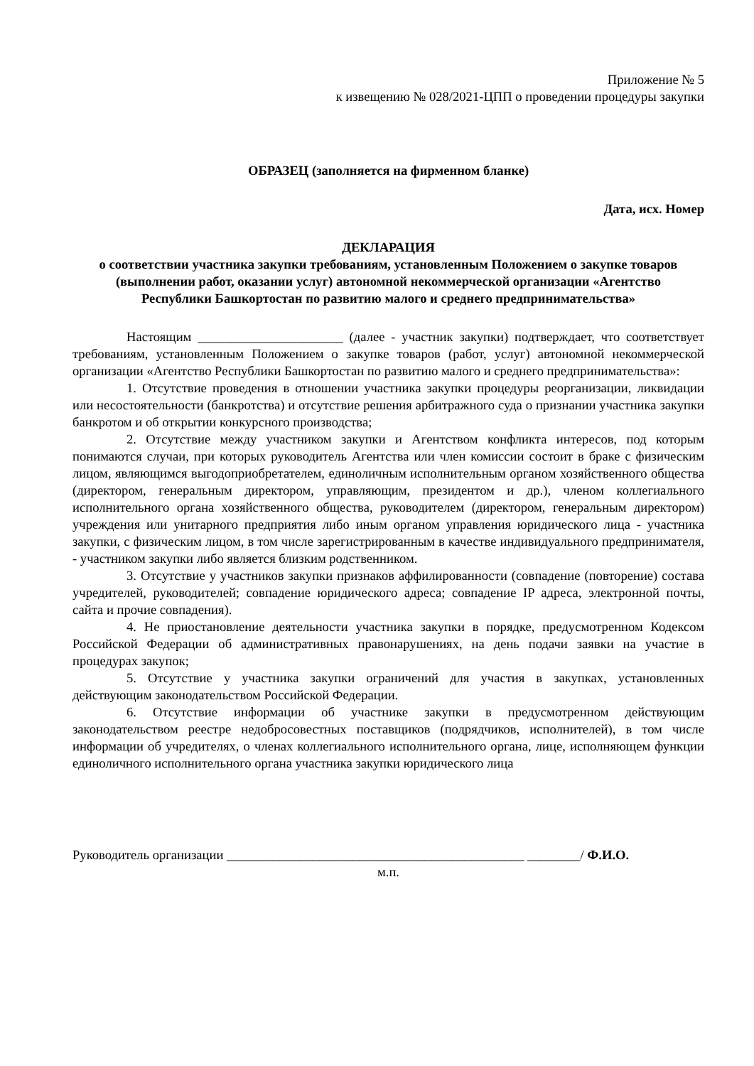Приложение № 5
к извещению № 028/2021-ЦПП о проведении процедуры закупки
ОБРАЗЕЦ (заполняется на фирменном бланке)
Дата, исх. Номер
ДЕКЛАРАЦИЯ
о соответствии участника закупки требованиям, установленным Положением о закупке товаров (выполнении работ, оказании услуг) автономной некоммерческой организации «Агентство Республики Башкортостан по развитию малого и среднего предпринимательства»
Настоящим ______________________ (далее - участник закупки) подтверждает, что соответствует требованиям, установленным Положением о закупке товаров (работ, услуг) автономной некоммерческой организации «Агентство Республики Башкортостан по развитию малого и среднего предпринимательства»:
1. Отсутствие проведения в отношении участника закупки процедуры реорганизации, ликвидации или несостоятельности (банкротства) и отсутствие решения арбитражного суда о признании участника закупки банкротом и об открытии конкурсного производства;
2. Отсутствие между участником закупки и Агентством конфликта интересов, под которым понимаются случаи, при которых руководитель Агентства или член комиссии состоит в браке с физическим лицом, являющимся выгодоприобретателем, единоличным исполнительным органом хозяйственного общества (директором, генеральным директором, управляющим, президентом и др.), членом коллегиального исполнительного органа хозяйственного общества, руководителем (директором, генеральным директором) учреждения или унитарного предприятия либо иным органом управления юридического лица - участника закупки, с физическим лицом, в том числе зарегистрированным в качестве индивидуального предпринимателя, - участником закупки либо является близким родственником.
3. Отсутствие у участников закупки признаков аффилированности (совпадение (повторение) состава учредителей, руководителей; совпадение юридического адреса; совпадение IP адреса, электронной почты, сайта и прочие совпадения).
4. Не приостановление деятельности участника закупки в порядке, предусмотренном Кодексом Российской Федерации об административных правонарушениях, на день подачи заявки на участие в процедурах закупок;
5. Отсутствие у участника закупки ограничений для участия в закупках, установленных действующим законодательством Российской Федерации.
6. Отсутствие информации об участнике закупки в предусмотренном действующим законодательством реестре недобросовестных поставщиков (подрядчиков, исполнителей), в том числе информации об учредителях, о членах коллегиального исполнительного органа, лице, исполняющем функции единоличного исполнительного органа участника закупки юридического лица
Руководитель организации _____________________________________________ ________/ Ф.И.О.
м.п.